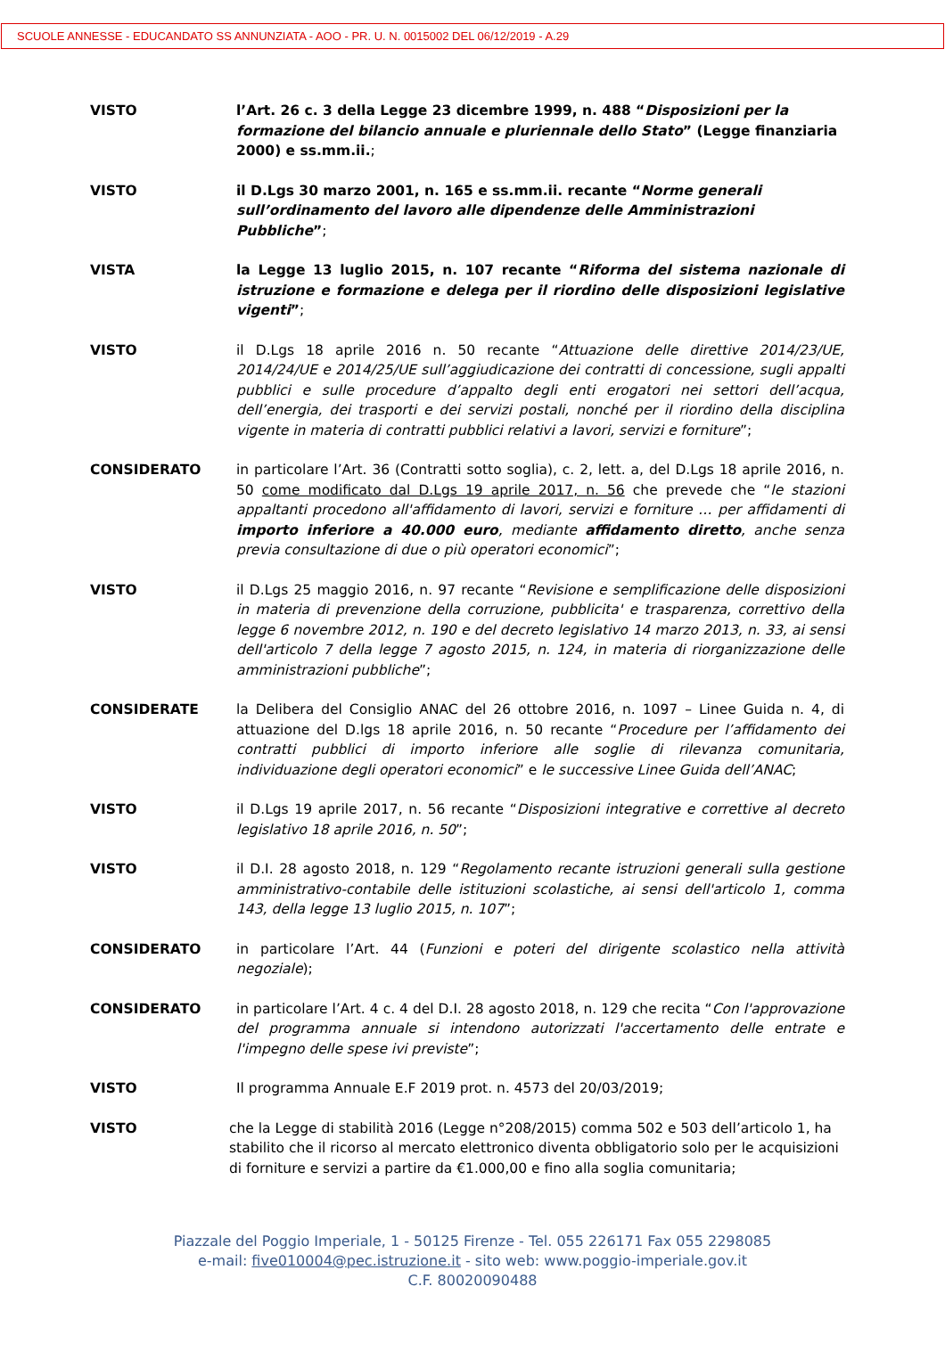SCUOLE ANNESSE - EDUCANDATO SS ANNUNZIATA - AOO - PR. U. N. 0015002 DEL 06/12/2019 - A.29
VISTO l’Art. 26 c. 3 della Legge 23 dicembre 1999, n. 488 “Disposizioni per la formazione del bilancio annuale e pluriennale dello Stato” (Legge finanziaria 2000) e ss.mm.ii.;
VISTO il D.Lgs 30 marzo 2001, n. 165 e ss.mm.ii. recante “Norme generali sull’ordinamento del lavoro alle dipendenze delle Amministrazioni Pubbliche”;
VISTA la Legge 13 luglio 2015, n. 107 recante “Riforma del sistema nazionale di istruzione e formazione e delega per il riordino delle disposizioni legislative vigenti”;
VISTO il D.Lgs 18 aprile 2016 n. 50 recante “Attuazione delle direttive 2014/23/UE, 2014/24/UE e 2014/25/UE sull’aggiudicazione dei contratti di concessione, sugli appalti pubblici e sulle procedure d’appalto degli enti erogatori nei settori dell’acqua, dell’energia, dei trasporti e dei servizi postali, nonché per il riordino della disciplina vigente in materia di contratti pubblici relativi a lavori, servizi e forniture”;
CONSIDERATO in particolare l’Art. 36 (Contratti sotto soglia), c. 2, lett. a, del D.Lgs 18 aprile 2016, n. 50 come modificato dal D.Lgs 19 aprile 2017, n. 56 che prevede che “le stazioni appaltanti procedono all'affidamento di lavori, servizi e forniture … per affidamenti di importo inferiore a 40.000 euro, mediante affidamento diretto, anche senza previa consultazione di due o più operatori economici”;
VISTO il D.Lgs 25 maggio 2016, n. 97 recante “Revisione e semplificazione delle disposizioni in materia di prevenzione della corruzione, pubblicita' e trasparenza, correttivo della legge 6 novembre 2012, n. 190 e del decreto legislativo 14 marzo 2013, n. 33, ai sensi dell'articolo 7 della legge 7 agosto 2015, n. 124, in materia di riorganizzazione delle amministrazioni pubbliche”;
CONSIDERATE la Delibera del Consiglio ANAC del 26 ottobre 2016, n. 1097 – Linee Guida n. 4, di attuazione del D.lgs 18 aprile 2016, n. 50 recante “Procedure per l’affidamento dei contratti pubblici di importo inferiore alle soglie di rilevanza comunitaria, individuazione degli operatori economici” e le successive Linee Guida dell’ANAC;
VISTO il D.Lgs 19 aprile 2017, n. 56 recante “Disposizioni integrative e correttive al decreto legislativo 18 aprile 2016, n. 50”;
VISTO il D.I. 28 agosto 2018, n. 129 “Regolamento recante istruzioni generali sulla gestione amministrativo-contabile delle istituzioni scolastiche, ai sensi dell'articolo 1, comma 143, della legge 13 luglio 2015, n. 107”;
CONSIDERATO in particolare l’Art. 44 (Funzioni e poteri del dirigente scolastico nella attività negoziale);
CONSIDERATO in particolare l’Art. 4 c. 4 del D.I. 28 agosto 2018, n. 129 che recita “Con l'approvazione del programma annuale si intendono autorizzati l'accertamento delle entrate e l'impegno delle spese ivi previste”;
VISTO Il programma Annuale E.F 2019 prot. n. 4573 del 20/03/2019;
VISTO che la Legge di stabilità 2016 (Legge n°208/2015) comma 502 e 503 dell’articolo 1, ha stabilito che il ricorso al mercato elettronico diventa obbligatorio solo per le acquisizioni di forniture e servizi a partire da €1.000,00 e fino alla soglia comunitaria;
Piazzale del Poggio Imperiale, 1 - 50125 Firenze - Tel. 055 226171 Fax 055 2298085
e-mail: five010004@pec.istruzione.it - sito web: www.poggio-imperiale.gov.it
C.F. 80020090488